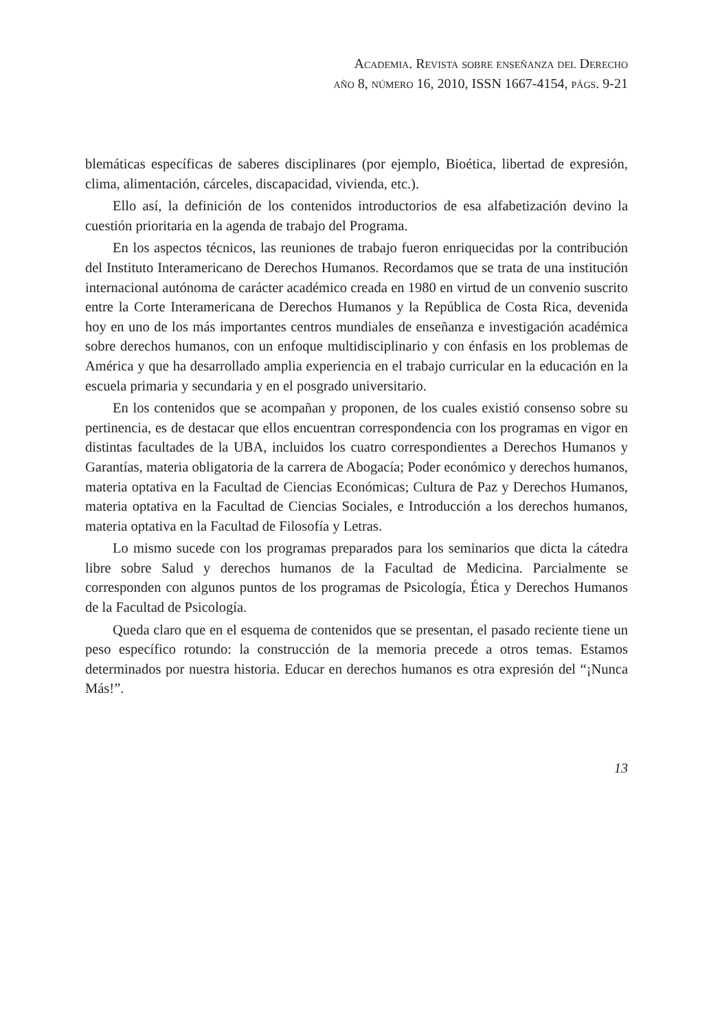Academia. Revista sobre enseñanza del Derecho
año 8, número 16, 2010, ISSN 1667-4154, págs. 9-21
blemáticas específicas de saberes disciplinares (por ejemplo, Bioética, libertad de expresión, clima, alimentación, cárceles, discapacidad, vivienda, etc.).
Ello así, la definición de los contenidos introductorios de esa alfabetización devino la cuestión prioritaria en la agenda de trabajo del Programa.
En los aspectos técnicos, las reuniones de trabajo fueron enriquecidas por la contribución del Instituto Interamericano de Derechos Humanos. Recordamos que se trata de una institución internacional autónoma de carácter académico creada en 1980 en virtud de un convenio suscrito entre la Corte Interamericana de Derechos Humanos y la República de Costa Rica, devenida hoy en uno de los más importantes centros mundiales de enseñanza e investigación académica sobre derechos humanos, con un enfoque multidisciplinario y con énfasis en los problemas de América y que ha desarrollado amplia experiencia en el trabajo curricular en la educación en la escuela primaria y secundaria y en el posgrado universitario.
En los contenidos que se acompañan y proponen, de los cuales existió consenso sobre su pertinencia, es de destacar que ellos encuentran correspondencia con los programas en vigor en distintas facultades de la UBA, incluidos los cuatro correspondientes a Derechos Humanos y Garantías, materia obligatoria de la carrera de Abogacía; Poder económico y derechos humanos, materia optativa en la Facultad de Ciencias Económicas; Cultura de Paz y Derechos Humanos, materia optativa en la Facultad de Ciencias Sociales, e Introducción a los derechos humanos, materia optativa en la Facultad de Filosofía y Letras.
Lo mismo sucede con los programas preparados para los seminarios que dicta la cátedra libre sobre Salud y derechos humanos de la Facultad de Medicina. Parcialmente se corresponden con algunos puntos de los programas de Psicología, Ética y Derechos Humanos de la Facultad de Psicología.
Queda claro que en el esquema de contenidos que se presentan, el pasado reciente tiene un peso específico rotundo: la construcción de la memoria precede a otros temas. Estamos determinados por nuestra historia. Educar en derechos humanos es otra expresión del “¡Nunca Más!”.
13